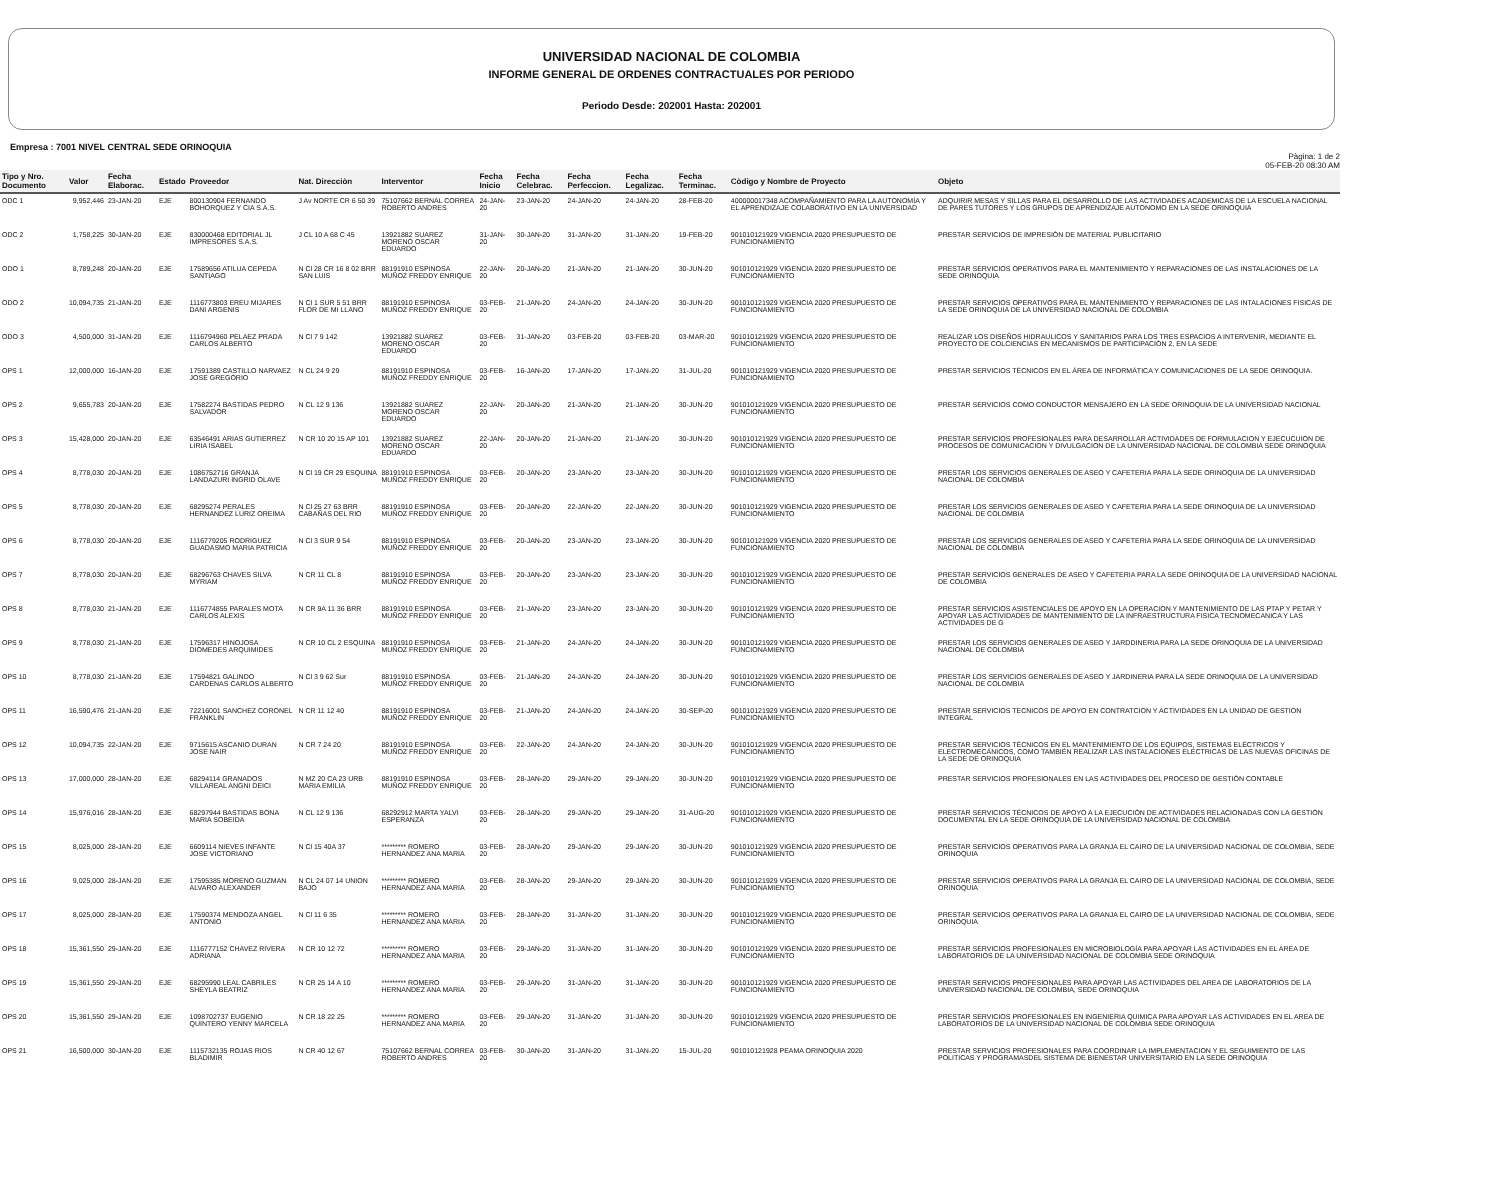UNIVERSIDAD NACIONAL DE COLOMBIA
INFORME GENERAL DE ORDENES CONTRACTUALES POR PERIODO
Periodo Desde: 202001 Hasta: 202001
Empresa : 7001 NIVEL CENTRAL SEDE ORINOQUIA
Pàgina: 1 de 2
05-FEB-20 08:30 AM
| Tipo y Nro. Documento | Valor | Fecha Elaborac. | Estado | Proveedor | Nat. Direcciòn | Interventor | Fecha Inicio | Fecha Celebrac. | Fecha Perfeccion. | Fecha Legalizac. | Fecha Terminac. | Còdigo y Nombre de Proyecto | Objeto |
| --- | --- | --- | --- | --- | --- | --- | --- | --- | --- | --- | --- | --- | --- |
| ODC 1 | 9,952,446 | 23-JAN-20 | EJE | 800130904 FERNANDO BOHORQUEZ Y CIA S.A.S. | J Av NORTE CR 6 50 39 | 75107662 BERNAL CORREA ROBERTO ANDRES | 24-JAN-20 | 23-JAN-20 | 24-JAN-20 | 24-JAN-20 | 28-FEB-20 | 400000017348 ACOMPAÑAMIENTO PARA LA AUTONOMÍA Y EL APRENDIZAJE COLABORATIVO EN LA UNIVERSIDAD | ADQUIRIR MESAS Y SILLAS PARA EL DESARROLLO DE LAS ACTIVIDADES ACADEMICAS DE LA ESCUELA NACIONAL DE PARES TUTORES Y LOS GRUPOS DE APRENDIZAJE AUTONOMO EN LA SEDE ORINOQUIA |
| ODC 2 | 1,758,225 | 30-JAN-20 | EJE | 830000468 EDITORIAL JL IMPRESORES S.A.S. | J CL 10 A 68 C 45 | 13921882 SUAREZ MORENO OSCAR EDUARDO | 31-JAN-20 | 30-JAN-20 | 31-JAN-20 | 31-JAN-20 | 19-FEB-20 | 901010121929 VIGENCIA 2020 PRESUPUESTO DE FUNCIONAMIENTO | PRESTAR SERVICIOS DE IMPRESIÒN DE MATERIAL PUBLICITARIO |
| ODO 1 | 8,789,248 | 20-JAN-20 | EJE | 17589656 ATILUA CEPEDA SANTIAGO | N Cl 28 CR 16 8 02 BRR SAN LUIS | 88191910 ESPINOSA MUÑOZ FREDDY ENRIQUE | 22-JAN-20 | 20-JAN-20 | 21-JAN-20 | 21-JAN-20 | 30-JUN-20 | 901010121929 VIGENCIA 2020 PRESUPUESTO DE FUNCIONAMIENTO | PRESTAR SERVICIOS OPERATIVOS PARA EL MANTENIMIENTO Y REPARACIONES DE LAS INSTALACIONES DE LA SEDE ORINOQUIA |
| ODO 2 | 10,094,735 | 21-JAN-20 | EJE | 1116773803 EREU MIJARES DANI ARGENIS | N Cl 1 SUR 5 51 BRR FLOR DE MI LLANO | 88191910 ESPINOSA MUÑOZ FREDDY ENRIQUE | 03-FEB-20 | 21-JAN-20 | 24-JAN-20 | 24-JAN-20 | 30-JUN-20 | 901010121929 VIGENCIA 2020 PRESUPUESTO DE FUNCIONAMIENTO | PRESTAR SERVICIOS OPERATIVOS PARA EL MANTENIMIENTO Y REPARACIONES DE LAS INTALACIONES FISICAS DE LA SEDE ORINOQUIA DE LA UNIVERSIDAD NACIONAL DE COLOMBIA |
| ODO 3 | 4,500,000 | 31-JAN-20 | EJE | 1116794960 PELAEZ PRADA CARLOS ALBERTO | N Cl 7 9 142 | 13921882 SUAREZ MORENO OSCAR EDUARDO | 03-FEB-20 | 31-JAN-20 | 03-FEB-20 | 03-FEB-20 | 03-MAR-20 | 901010121929 VIGENCIA 2020 PRESUPUESTO DE FUNCIONAMIENTO | REALIZAR LOS DISEÑOS HIDRAULICOS Y SANITARIOS PARA LOS TRES ESPACIOS A INTERVENIR, MEDIANTE EL PROYECTO DE COLCIENCIAS EN MECANISMOS DE PARTICIPACIÒN 2, EN LA SEDE |
| OPS 1 | 12,000,000 | 16-JAN-20 | EJE | 17591389 CASTILLO NARVAEZ JOSE GREGORIO | N CL 24 9 29 | 88191910 ESPINOSA MUÑOZ FREDDY ENRIQUE | 03-FEB-20 | 16-JAN-20 | 17-JAN-20 | 17-JAN-20 | 31-JUL-20 | 901010121929 VIGENCIA 2020 PRESUPUESTO DE FUNCIONAMIENTO | PRESTAR SERVICIOS TÈCNICOS EN EL ÁREA DE INFORMÁTICA Y COMUNICACIONES DE LA SEDE ORINOQUIA. |
| OPS 2 | 9,655,783 | 20-JAN-20 | EJE | 17582274 BASTIDAS PEDRO SALVADOR | N CL 12 9 136 | 13921882 SUAREZ MORENO OSCAR EDUARDO | 22-JAN-20 | 20-JAN-20 | 21-JAN-20 | 21-JAN-20 | 30-JUN-20 | 901010121929 VIGENCIA 2020 PRESUPUESTO DE FUNCIONAMIENTO | PRESTAR SERVICIOS COMO CONDUCTOR MENSAJERO EN LA SEDE ORINOQUIA DE LA UNIVERSIDAD NACIONAL |
| OPS 3 | 15,428,000 | 20-JAN-20 | EJE | 63546491 ARIAS GUTIERREZ LIRIA ISABEL | N CR 10 20 15 AP 101 | 13921882 SUAREZ MORENO OSCAR EDUARDO | 22-JAN-20 | 20-JAN-20 | 21-JAN-20 | 21-JAN-20 | 30-JUN-20 | 901010121929 VIGENCIA 2020 PRESUPUESTO DE FUNCIONAMIENTO | PRESTAR SERVICIOS PROFESIONALES PARA DESARROLLAR ACTIVIDADES DE FORMULACION Y EJECUCUION DE PROCESOS DE COMUNICACION Y DIVULGACION DE LA UNIVERSIDAD NACIONAL DE COLOMBIA SEDE ORINOQUIA |
| OPS 4 | 8,778,030 | 20-JAN-20 | EJE | 1086752716 GRANJA LANDAZURI INGRID OLAVE | N Cl 19 CR 29 ESQUINA | 88191910 ESPINOSA MUÑOZ FREDDY ENRIQUE | 03-FEB-20 | 20-JAN-20 | 23-JAN-20 | 23-JAN-20 | 30-JUN-20 | 901010121929 VIGENCIA 2020 PRESUPUESTO DE FUNCIONAMIENTO | PRESTAR LOS SERVICIOS GENERALES DE ASEO Y CAFETERIA PARA LA SEDE ORINOQUIA DE LA UNIVERSIDAD NACIONAL DE COLOMBIA |
| OPS 5 | 8,778,030 | 20-JAN-20 | EJE | 68295274 PERALES HERNANDEZ LURIZ OREIMA | N Cl 25 27 63 BRR CABAÑAS DEL RIO | 88191910 ESPINOSA MUÑOZ FREDDY ENRIQUE | 03-FEB-20 | 20-JAN-20 | 22-JAN-20 | 22-JAN-20 | 30-JUN-20 | 901010121929 VIGENCIA 2020 PRESUPUESTO DE FUNCIONAMIENTO | PRESTAR LOS SERVICIOS GENERALES DE ASEO Y CAFETERIA PARA LA SEDE ORINOQUIA DE LA UNIVERSIDAD NACIONAL DE COLOMBIA |
| OPS 6 | 8,778,030 | 20-JAN-20 | EJE | 1116779205 RODRIGUEZ GUADASMO MARIA PATRICIA | N Cl 3 SUR 9 54 | 88191910 ESPINOSA MUÑOZ FREDDY ENRIQUE | 03-FEB-20 | 20-JAN-20 | 23-JAN-20 | 23-JAN-20 | 30-JUN-20 | 901010121929 VIGENCIA 2020 PRESUPUESTO DE FUNCIONAMIENTO | PRESTAR LOS SERVICIOS GENERALES DE ASEO Y CAFETERIA PARA LA SEDE ORINOQUIA DE LA UNIVERSIDAD NACIONAL DE COLOMBIA |
| OPS 7 | 8,778,030 | 20-JAN-20 | EJE | 68296763 CHAVES SILVA MYRIAM | N CR 11 CL 8 | 88191910 ESPINOSA MUÑOZ FREDDY ENRIQUE | 03-FEB-20 | 20-JAN-20 | 23-JAN-20 | 23-JAN-20 | 30-JUN-20 | 901010121929 VIGENCIA 2020 PRESUPUESTO DE FUNCIONAMIENTO | PRESTAR SERVICIOS GENERALES DE ASEO Y CAFETERIA PARA LA SEDE ORINOQUIA DE LA UNIVERSIDAD NACIONAL DE COLOMBIA |
| OPS 8 | 8,778,030 | 21-JAN-20 | EJE | 1116774855 PARALES MOTA CARLOS ALEXIS | N CR 9A 11 36 BRR | 88191910 ESPINOSA MUÑOZ FREDDY ENRIQUE | 03-FEB-20 | 21-JAN-20 | 23-JAN-20 | 23-JAN-20 | 30-JUN-20 | 901010121929 VIGENCIA 2020 PRESUPUESTO DE FUNCIONAMIENTO | PRESTAR SERVICIOS ASISTENCIALES DE APOYO EN LA OPERACION Y MANTENIMIENTO DE LAS PTAP Y PETAR Y APOYAR LAS ACTIVIDADES DE MANTENIMIENTO DE LA INFRAESTRUCTURA FISICA TECNOMECANICA Y LAS ACTIVIDADES DE G |
| OPS 9 | 8,778,030 | 21-JAN-20 | EJE | 17596317 HINOJOSA DIOMEDES ARQUIMIDES | N CR 10 CL 2 ESQUINA | 88191910 ESPINOSA MUÑOZ FREDDY ENRIQUE | 03-FEB-20 | 21-JAN-20 | 24-JAN-20 | 24-JAN-20 | 30-JUN-20 | 901010121929 VIGENCIA 2020 PRESUPUESTO DE FUNCIONAMIENTO | PRESTAR LOS SERVICIOS GENERALES DE ASEO Y JARDDINERIA PARA LA SEDE ORINOQUIA DE LA UNIVERSIDAD NACIONAL DE COLOMBIA |
| OPS 10 | 8,778,030 | 21-JAN-20 | EJE | 17594821 GALINDO CARDENAS CARLOS ALBERTO | N Cl 3 9 62 Sur | 88191910 ESPINOSA MUÑOZ FREDDY ENRIQUE | 03-FEB-20 | 21-JAN-20 | 24-JAN-20 | 24-JAN-20 | 30-JUN-20 | 901010121929 VIGENCIA 2020 PRESUPUESTO DE FUNCIONAMIENTO | PRESTAR LOS SERVICIOS GENERALES DE ASEO Y JARDINERIA PARA LA SEDE ORINOQUIA DE LA UNIVERSIDAD NACIONAL DE COLOMBIA |
| OPS 11 | 16,590,476 | 21-JAN-20 | EJE | 72216001 SANCHEZ CORONEL FRANKLIN | N CR 11 12 40 | 88191910 ESPINOSA MUÑOZ FREDDY ENRIQUE | 03-FEB-20 | 21-JAN-20 | 24-JAN-20 | 24-JAN-20 | 30-SEP-20 | 901010121929 VIGENCIA 2020 PRESUPUESTO DE FUNCIONAMIENTO | PRESTAR SERVICIOS TECNICOS DE APOYO EN CONTRATCION Y ACTIVIDADES EN LA UNIDAD DE GESTION INTEGRAL |
| OPS 12 | 10,094,735 | 22-JAN-20 | EJE | 9715615 ASCANIO DURAN JOSE NAIR | N CR 7 24 20 | 88191910 ESPINOSA MUÑOZ FREDDY ENRIQUE | 03-FEB-20 | 22-JAN-20 | 24-JAN-20 | 24-JAN-20 | 30-JUN-20 | 901010121929 VIGENCIA 2020 PRESUPUESTO DE FUNCIONAMIENTO | PRESTAR SERVICIOS TÉCNICOS EN EL MANTENIMIENTO DE LOS EQUIPOS, SISTEMAS ELÉCTRICOS Y ELECTROMECÁNICOS, COMO TAMBIÉN REALIZAR LAS INSTALACIONES ELÉCTRICAS DE LAS NUEVAS OFICINAS DE LA SEDE DE ORINOQUIA |
| OPS 13 | 17,000,000 | 28-JAN-20 | EJE | 68294114 GRANADOS VILLAREAL ANGNI DEICI | N MZ 20 CA 23 URB MARIA EMILIA | 88191910 ESPINOSA MUÑOZ FREDDY ENRIQUE | 03-FEB-20 | 28-JAN-20 | 29-JAN-20 | 29-JAN-20 | 30-JUN-20 | 901010121929 VIGENCIA 2020 PRESUPUESTO DE FUNCIONAMIENTO | PRESTAR SERVICIOS PROFESIONALES EN LAS ACTIVIDADES DEL PROCESO DE GESTIÓN CONTABLE |
| OPS 14 | 15,976,016 | 28-JAN-20 | EJE | 68297944 BASTIDAS BONA MARIA SOBEIDA | N CL 12 9 136 | 68292912 MARTA YALVI ESPERANZA | 03-FEB-20 | 28-JAN-20 | 29-JAN-20 | 29-JAN-20 | 31-AUG-20 | 901010121929 VIGENCIA 2020 PRESUPUESTO DE FUNCIONAMIENTO | PRESTAR SERVICIOS TÉCNICOS DE APOYO A LA EJECUCIÓN DE ACTIVIDADES RELACIONADAS CON LA GESTIÓN DOCUMENTAL EN LA SEDE ORINOQUIA DE LA UNIVERSIDAD NACIONAL DE COLOMBIA |
| OPS 15 | 8,025,000 | 28-JAN-20 | EJE | 6609114 NIEVES INFANTE JOSE VICTORIANO | N Cl 15 40A 37 | ********* ROMERO HERNANDEZ ANA MARIA | 03-FEB-20 | 28-JAN-20 | 29-JAN-20 | 29-JAN-20 | 30-JUN-20 | 901010121929 VIGENCIA 2020 PRESUPUESTO DE FUNCIONAMIENTO | PRESTAR SERVICIOS OPERATIVOS PARA LA GRANJA EL CAIRO DE LA UNIVERSIDAD NACIONAL DE COLOMBIA, SEDE ORINOQUIA |
| OPS 16 | 9,025,000 | 28-JAN-20 | EJE | 17595385 MORENO GUZMAN ALVARO ALEXANDER | N CL 24 07 14 UNION BAJO | ********* ROMERO HERNANDEZ ANA MARIA | 03-FEB-20 | 28-JAN-20 | 29-JAN-20 | 29-JAN-20 | 30-JUN-20 | 901010121929 VIGENCIA 2020 PRESUPUESTO DE FUNCIONAMIENTO | PRESTAR SERVICIOS OPERATIVOS PARA LA GRANJA EL CAIRO DE LA UNIVERSIDAD NACIONAL DE COLOMBIA, SEDE ORINOQUIA |
| OPS 17 | 8,025,000 | 28-JAN-20 | EJE | 17590374 MENDOZA ANGEL ANTONIO | N Cl 11 6 35 | ********* ROMERO HERNANDEZ ANA MARIA | 03-FEB-20 | 28-JAN-20 | 31-JAN-20 | 31-JAN-20 | 30-JUN-20 | 901010121929 VIGENCIA 2020 PRESUPUESTO DE FUNCIONAMIENTO | PRESTAR SERVICIOS OPERATIVOS PARA LA GRANJA EL CAIRO DE LA UNIVERSIDAD NACIONAL DE COLOMBIA, SEDE ORINOQUIA |
| OPS 18 | 15,361,550 | 29-JAN-20 | EJE | 1116777152 CHAVEZ RIVERA ADRIANA | N CR 10 12 72 | ********* ROMERO HERNANDEZ ANA MARIA | 03-FEB-20 | 29-JAN-20 | 31-JAN-20 | 31-JAN-20 | 30-JUN-20 | 901010121929 VIGENCIA 2020 PRESUPUESTO DE FUNCIONAMIENTO | PRESTAR SERVICIOS PROFESIONALES EN MICROBIOLOGÍA PARA APOYAR LAS ACTIVIDADES EN EL AREA DE LABORATORIOS DE LA UNIVERSIDAD NACIONAL DE COLOMBIA SEDE ORINOQUIA |
| OPS 19 | 15,361,550 | 29-JAN-20 | EJE | 68295990 LEAL CABRILES SHEYLA BEATRIZ | N CR 25 14 A 10 | ********* ROMERO HERNANDEZ ANA MARIA | 03-FEB-20 | 29-JAN-20 | 31-JAN-20 | 31-JAN-20 | 30-JUN-20 | 901010121929 VIGENCIA 2020 PRESUPUESTO DE FUNCIONAMIENTO | PRESTAR SERVICIOS PROFESIONALES PARA APOYAR LAS ACTIVIDADES DEL AREA DE LABORATORIOS DE LA UNIVERSIDAD NACIONAL DE COLOMBIA, SEDE ORINOQUIA |
| OPS 20 | 15,361,550 | 29-JAN-20 | EJE | 1098702737 EUGENIO QUINTERO YENNY MARCELA | N CR 18 22 25 | ********* ROMERO HERNANDEZ ANA MARIA | 03-FEB-20 | 29-JAN-20 | 31-JAN-20 | 31-JAN-20 | 30-JUN-20 | 901010121929 VIGENCIA 2020 PRESUPUESTO DE FUNCIONAMIENTO | PRESTAR SERVICIOS PROFESIONALES EN INGENIERIA QUIMICA PARA APOYAR LAS ACTIVIDADES EN EL AREA DE LABORATORIOS DE LA UNIVERSIDAD NACIONAL DE COLOMBIA SEDE ORINOQUIA |
| OPS 21 | 16,500,000 | 30-JAN-20 | EJE | 1115732135 ROJAS RIOS BLADIMIR | N CR 40 12 67 | 75107662 BERNAL CORREA ROBERTO ANDRES | 03-FEB-20 | 30-JAN-20 | 31-JAN-20 | 31-JAN-20 | 15-JUL-20 | 901010121928 PEAMA ORINOQUIA 2020 | PRESTAR SERVICIOS PROFESIONALES PARA COORDINAR LA IMPLEMENTACION Y EL SEGUIMIENTO DE LAS POLITICAS Y PROGRAMASDEL SISTEMA DE BIENESTAR UNIVERSITARIO EN LA SEDE ORINOQUIA |